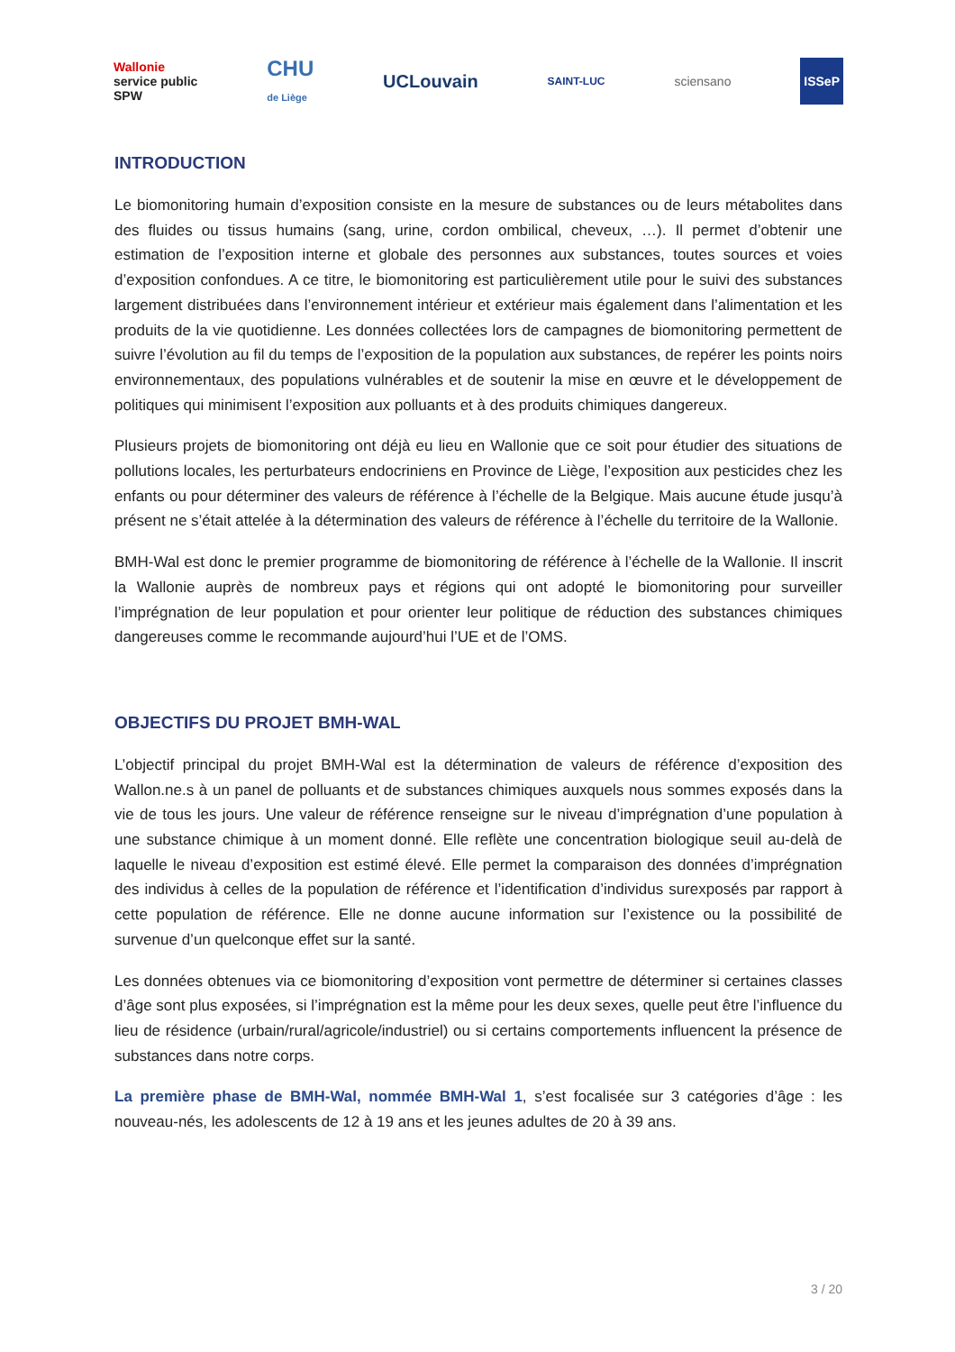Wallonie
service public
SPW
CHU
de Liège
UCLouvain
SAINT-LUC
sciensano
ISSeP
INTRODUCTION
Le biomonitoring humain d’exposition consiste en la mesure de substances ou de leurs métabolites dans des fluides ou tissus humains (sang, urine, cordon ombilical, cheveux, …). Il permet d’obtenir une estimation de l’exposition interne et globale des personnes aux substances, toutes sources et voies d’exposition confondues. A ce titre, le biomonitoring est particulièrement utile pour le suivi des substances largement distribuées dans l’environnement intérieur et extérieur mais également dans l’alimentation et les produits de la vie quotidienne. Les données collectées lors de campagnes de biomonitoring permettent de suivre l’évolution au fil du temps de l’exposition de la population aux substances, de repérer les points noirs environnementaux, des populations vulnérables et de soutenir la mise en œuvre et le développement de politiques qui minimisent l’exposition aux polluants et à des produits chimiques dangereux.
Plusieurs projets de biomonitoring ont déjà eu lieu en Wallonie que ce soit pour étudier des situations de pollutions locales, les perturbateurs endocriniens en Province de Liège, l’exposition aux pesticides chez les enfants ou pour déterminer des valeurs de référence à l’échelle de la Belgique. Mais aucune étude jusqu’à présent ne s’était attelée à la détermination des valeurs de référence à l’échelle du territoire de la Wallonie.
BMH-Wal est donc le premier programme de biomonitoring de référence à l’échelle de la Wallonie. Il inscrit la Wallonie auprès de nombreux pays et régions qui ont adopté le biomonitoring pour surveiller l’imprégnation de leur population et pour orienter leur politique de réduction des substances chimiques dangereuses comme le recommande aujourd’hui l’UE et de l’OMS.
OBJECTIFS DU PROJET BMH-WAL
L’objectif principal du projet BMH-Wal est la détermination de valeurs de référence d’exposition des Wallon.ne.s à un panel de polluants et de substances chimiques auxquels nous sommes exposés dans la vie de tous les jours. Une valeur de référence renseigne sur le niveau d’imprégnation d’une population à une substance chimique à un moment donné. Elle reflète une concentration biologique seuil au-delà de laquelle le niveau d’exposition est estimé élevé. Elle permet la comparaison des données d’imprégnation des individus à celles de la population de référence et l’identification d’individus surexposés par rapport à cette population de référence. Elle ne donne aucune information sur l’existence ou la possibilité de survenue d’un quelconque effet sur la santé.
Les données obtenues via ce biomonitoring d’exposition vont permettre de déterminer si certaines classes d’âge sont plus exposées, si l’imprégnation est la même pour les deux sexes, quelle peut être l’influence du lieu de résidence (urbain/rural/agricole/industriel) ou si certains comportements influencent la présence de substances dans notre corps.
La première phase de BMH-Wal, nommée BMH-Wal 1, s’est focalisée sur 3 catégories d’âge : les nouveau-nés, les adolescents de 12 à 19 ans et les jeunes adultes de 20 à 39 ans.
3 / 20